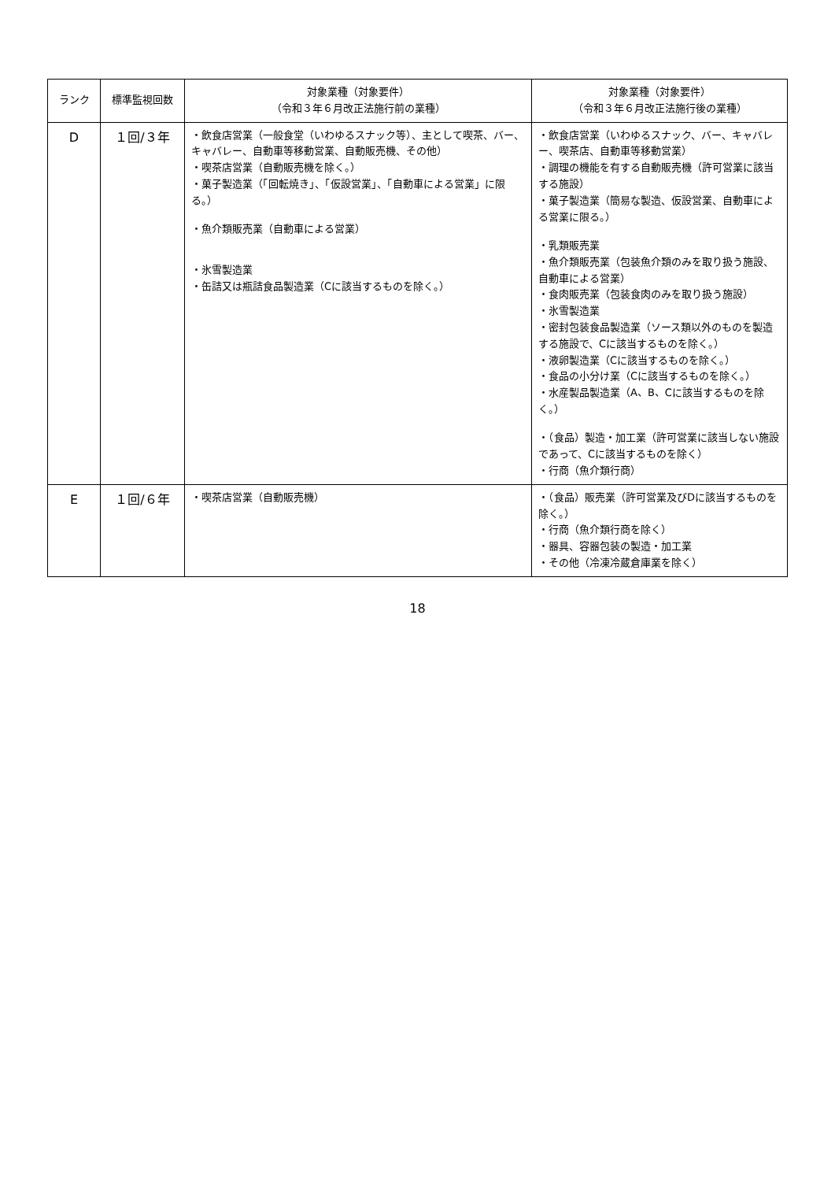| ランク | 標準監視回数 | 対象業種（対象要件） （令和３年６月改正法施行前の業種） | 対象業種（対象要件） （令和３年６月改正法施行後の業種） |
| --- | --- | --- | --- |
| D | １回/３年 | ・飲食店営業（一般食堂（いわゆるスナック等）、主として喫茶、バー、キャバレー、自動車等移動営業、自動販売機、その他） ・喫茶店営業（自動販売機を除く。） ・菓子製造業（「回転焼き」、「仮設営業」、「自動車による営業」に限る。） ・魚介類販売業（自動車による営業） ・氷雪製造業 ・缶詰又は瓶詰食品製造業（Cに該当するものを除く。） | ・飲食店営業（いわゆるスナック、バー、キャバレー、喫茶店、自動車等移動営業） ・調理の機能を有する自動販売機（許可営業に該当する施設） ・菓子製造業（簡易な製造、仮設営業、自動車による営業に限る。） ・乳類販売業 ・魚介類販売業（包装魚介類のみを取り扱う施設、自動車による営業） ・食肉販売業（包装食肉のみを取り扱う施設） ・氷雪製造業 ・密封包装食品製造業（ソース類以外のものを製造する施設で、Cに該当するものを除く。） ・液卵製造業（Cに該当するものを除く。） ・食品の小分け業（Cに該当するものを除く。） ・水産製品製造業（A、B、Cに該当するものを除く。） ・（食品）製造・加工業（許可営業に該当しない施設であって、Cに該当するものを除く） ・行商（魚介類行商） |
| E | １回/６年 | ・喫茶店営業（自動販売機） | ・（食品）販売業（許可営業及びDに該当するものを除く。） ・行商（魚介類行商を除く） ・器具、容器包装の製造・加工業 ・その他（冷凍冷蔵倉庫業を除く） |
18